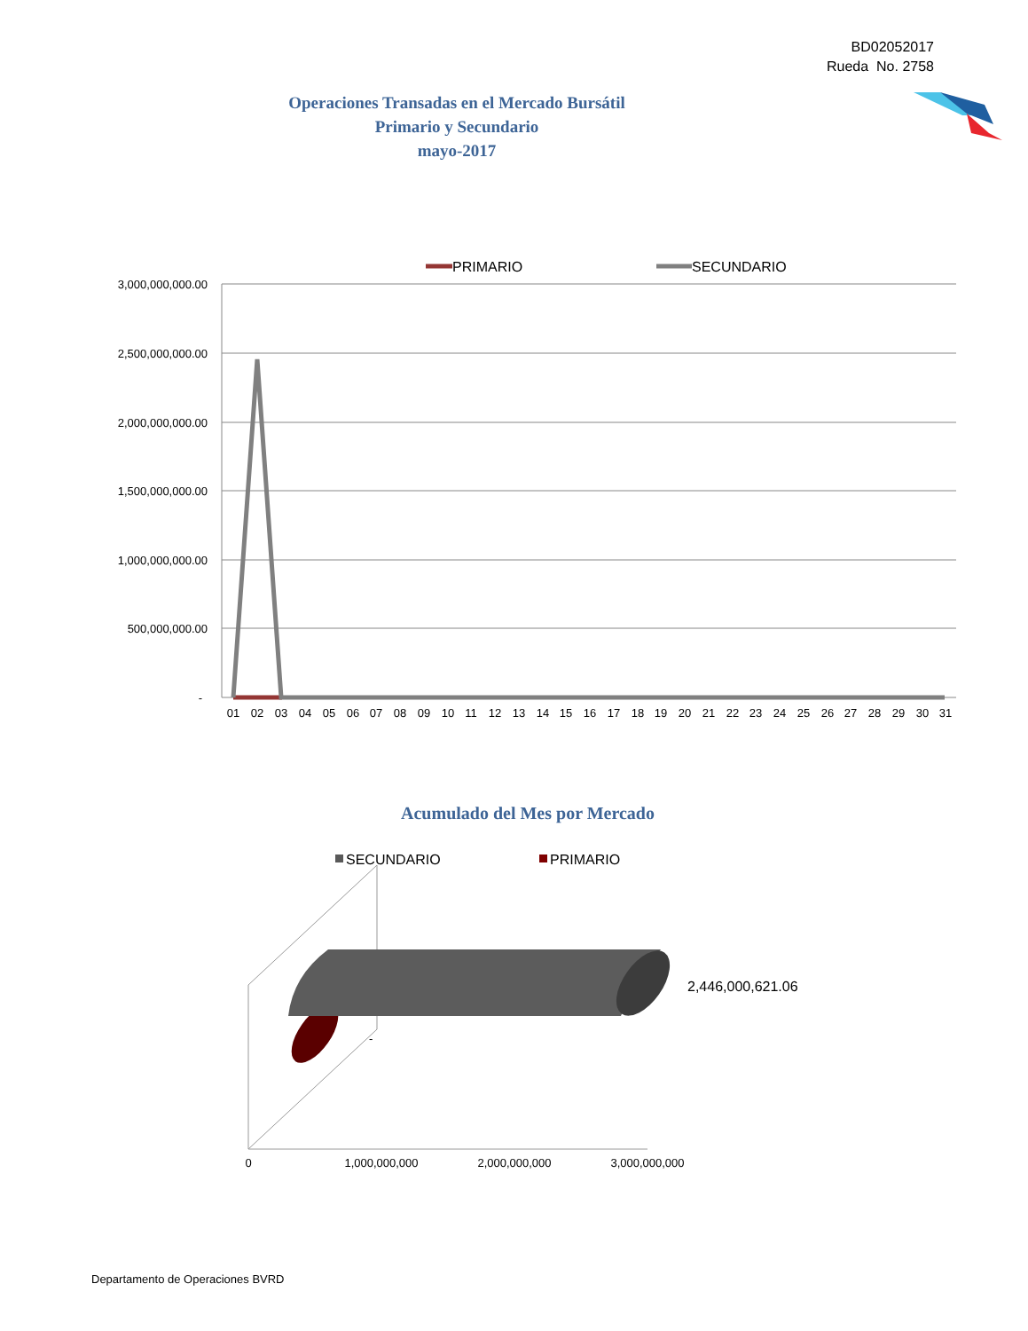BD02052017
Rueda No. 2758
Operaciones Transadas en el Mercado Bursátil
Primario y Secundario
mayo-2017
PRIMARIO
SECUNDARIO
3,000,000,000.00
2,500,000,000.00
2,000,000,000.00
1,500,000,000.00
1,000,000,000.00
500,000,000.00
-
01020304050607080910111213141516171819202122232425262728293031
SECUNDARIO
PRIMARIO
2,446,000,621.06
-
0
1,000,000,000
2,000,000,000
3,000,000,000
Acumulado del Mes por Mercado
Departamento de Operaciones BVRD